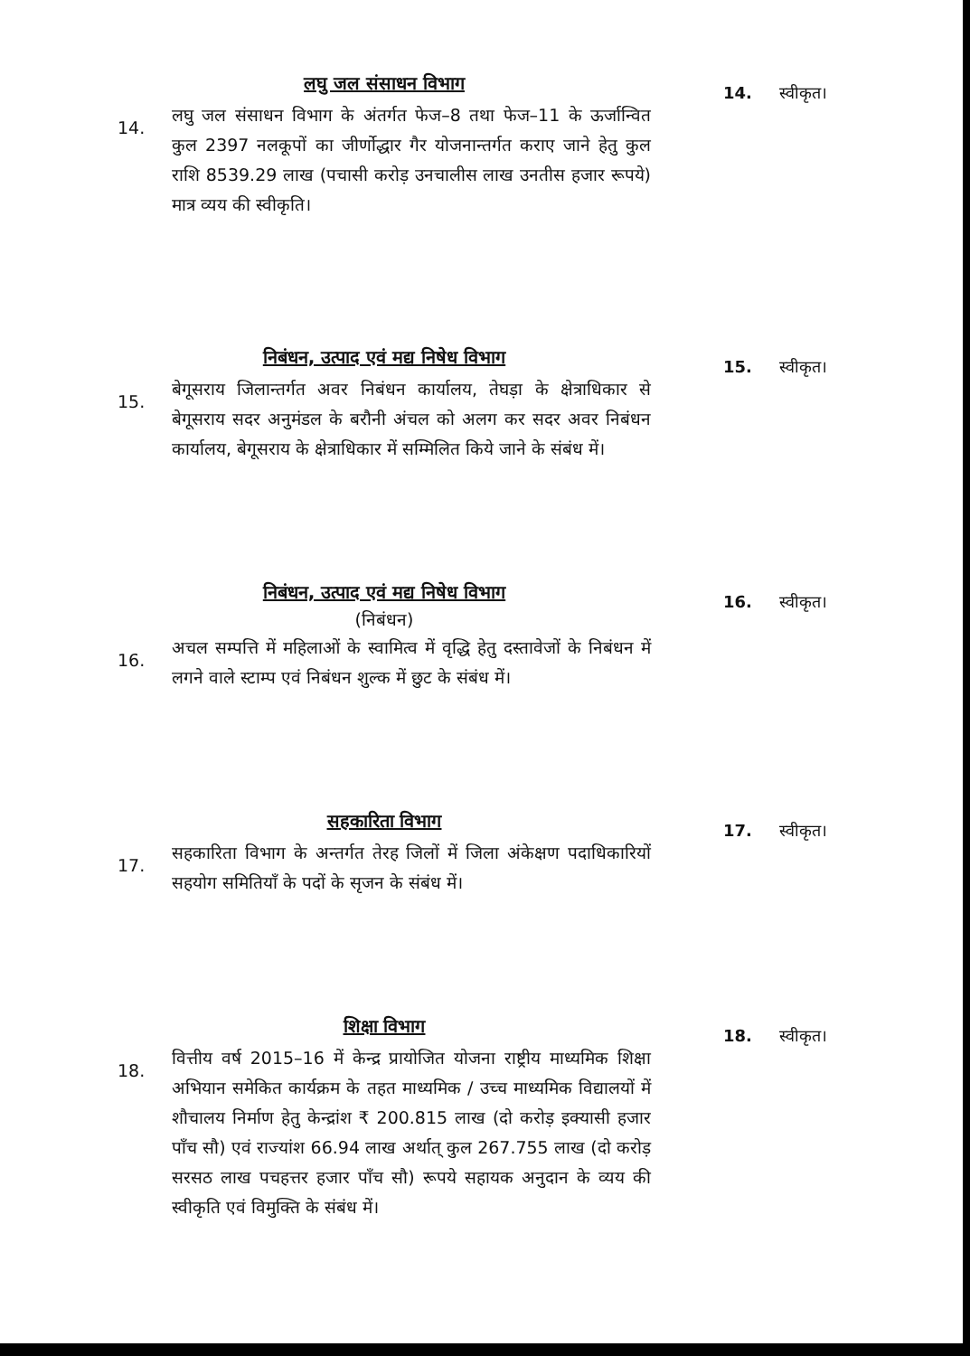लघु जल संसाधन विभाग
14. लघु जल संसाधन विभाग के अंतर्गत फेज–8 तथा फेज–11 के ऊर्जान्वित कुल 2397 नलकूपों का जीर्णोद्धार गैर योजनान्तर्गत कराए जाने हेतु कुल राशि 8539.29 लाख (पचासी करोड़ उनचालीस लाख उनतीस हजार रूपये) मात्र व्यय की स्वीकृति।
14. स्वीकृत।
निबंधन, उत्पाद एवं मद्य निषेध विभाग
15. बेगूसराय जिलान्तर्गत अवर निबंधन कार्यालय, तेघड़ा के क्षेत्राधिकार से बेगूसराय सदर अनुमंडल के बरौनी अंचल को अलग कर सदर अवर निबंधन कार्यालय, बेगूसराय के क्षेत्राधिकार में सम्मिलित किये जाने के संबंध में।
15. स्वीकृत।
निबंधन, उत्पाद एवं मद्य निषेध विभाग
(निबंधन)
16. अचल सम्पत्ति में महिलाओं के स्वामित्व में वृद्धि हेतु दस्तावेजों के निबंधन में लगने वाले स्टाम्प एवं निबंधन शुल्क में छुट के संबंध में।
16. स्वीकृत।
सहकारिता विभाग
17. सहकारिता विभाग के अन्तर्गत तेरह जिलों में जिला अंकेक्षण पदाधिकारियों सहयोग समितियाँ के पदों के सृजन के संबंध में।
17. स्वीकृत।
शिक्षा विभाग
18. वित्तीय वर्ष 2015–16 में केन्द्र प्रायोजित योजना राष्ट्रीय माध्यमिक शिक्षा अभियान समेकित कार्यक्रम के तहत माध्यमिक / उच्च माध्यमिक विद्यालयों में शौचालय निर्माण हेतु केन्द्रांश ₹ 200.815 लाख (दो करोड़ इक्यासी हजार पाँच सौ) एवं राज्यांश 66.94 लाख अर्थात् कुल 267.755 लाख (दो करोड़ सरसठ लाख पचहत्तर हजार पाँच सौ) रूपये सहायक अनुदान के व्यय की स्वीकृति एवं विमुक्ति के संबंध में।
18. स्वीकृत।